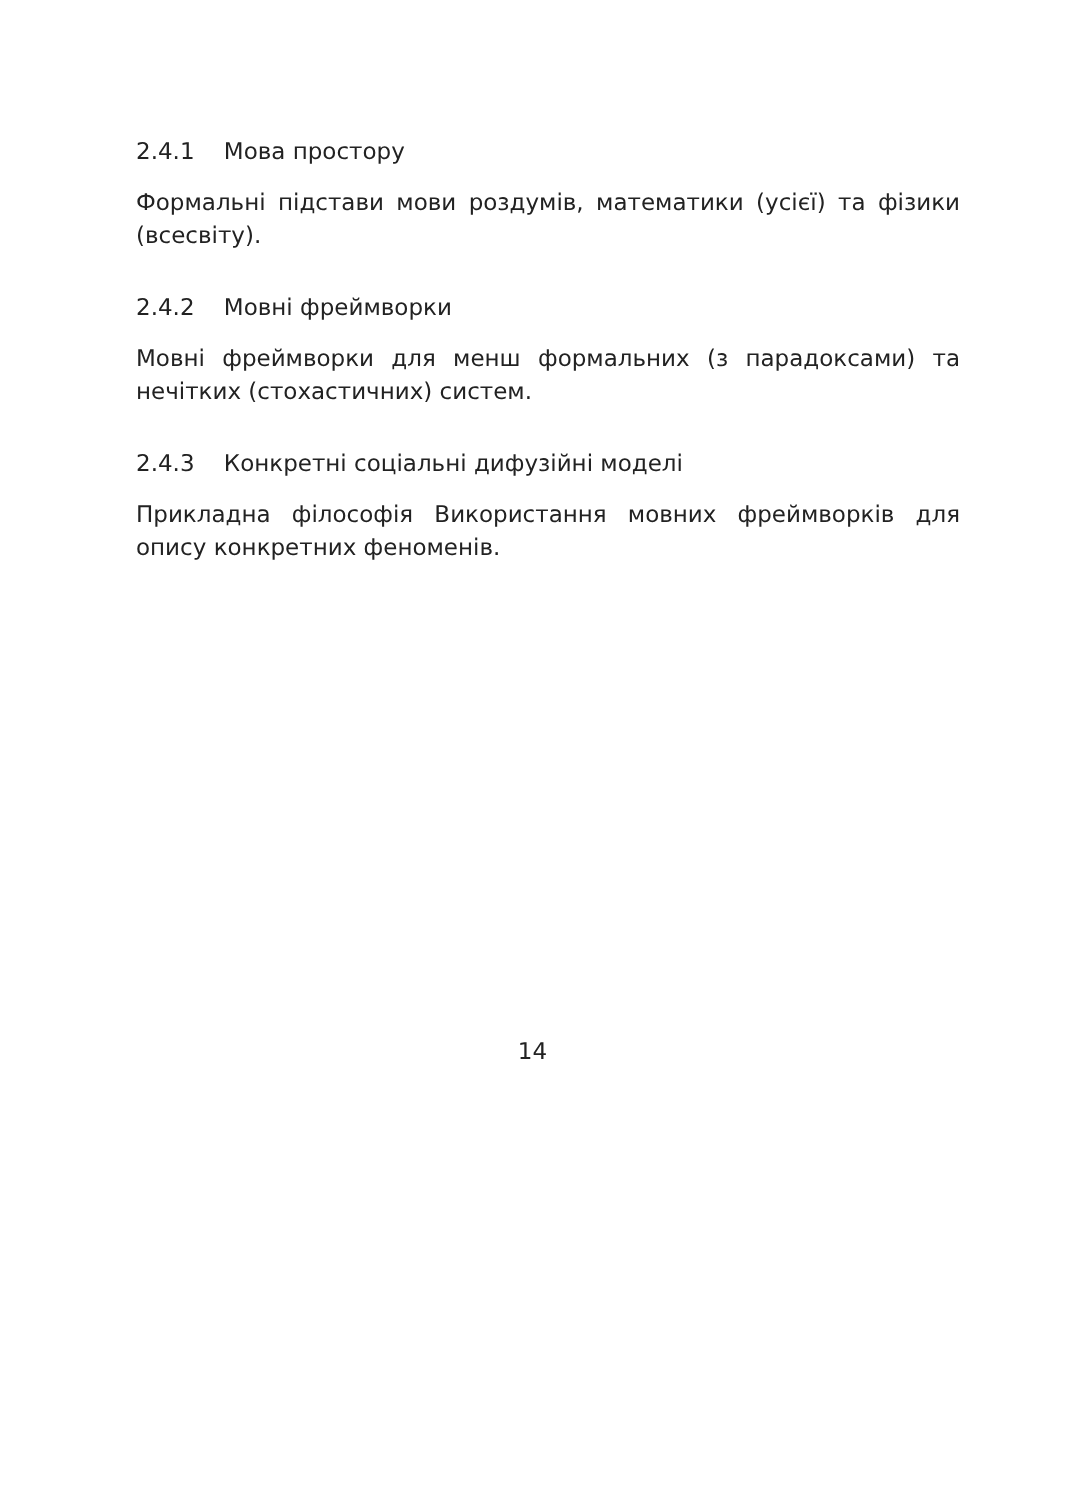2.4.1 Мова простору
Формальні підстави мови роздумів, математики (усієї) та фізики (всесвіту).
2.4.2 Мовні фреймворки
Мовні фреймворки для менш формальних (з парадоксами) та нечітких (стохастичних) систем.
2.4.3 Конкретні соціальні дифузійні моделі
Прикладна філософія Використання мовних фреймворків для опису конкретних феноменів.
14